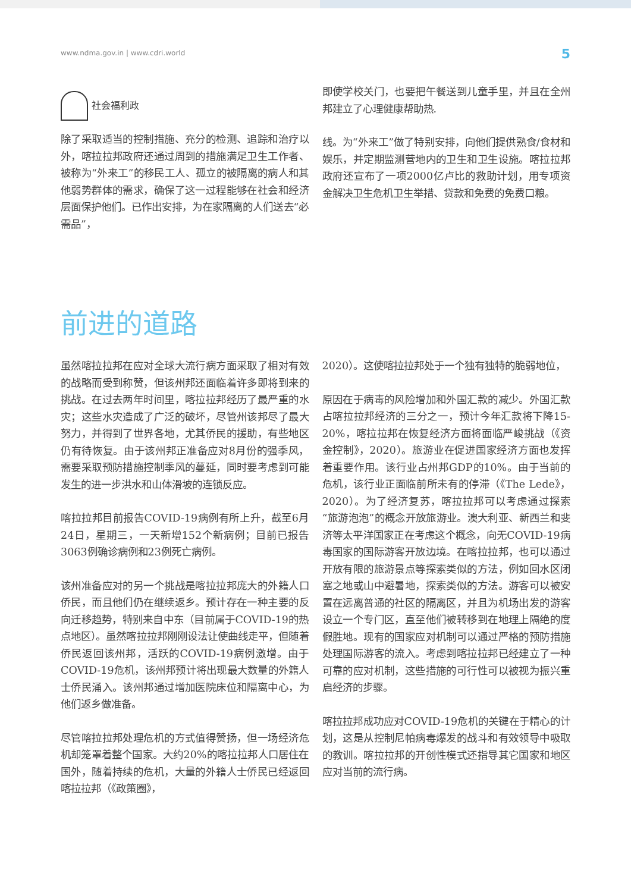www.ndma.gov.in | www.cdri.world 5
社会福利政
除了采取适当的控制措施、充分的检测、追踪和治疗以外，喀拉拉邦政府还通过周到的措施满足卫生工作者、被称为“外来工”的移民工人、孤立的被隔离的病人和其他弱势群体的需求，确保了这一过程能够在社会和经济层面保护他们。已作出安排，为在家隔离的人们送去“必需品”，
即使学校关门，也要把午餐送到儿童手里，并且在全州邦建立了心理健康帮助热.
线。为“外来工”做了特别安排，向他们提供熟食/食材和娱乐，并定期监测营地内的卫生和卫生设施。喀拉拉邦政府还宣布了一项2000亿卢比的救助计划，用专项资金解决卫生危机卫生举措、贷款和免费的免费口粮。
前进的道路
虽然喀拉拉邦在应对全球大流行病方面采取了相对有效的战略而受到称赞，但该州邦还面临着许多即将到来的挑战。在过去两年时间里，喀拉拉邦经历了最严重的水灾；这些水灾造成了广泛的破坏，尽管州该邦尽了最大努力，并得到了世界各地，尤其侨民的援助，有些地区仍有待恢复。由于该州邦正准备应对8月份的强季风，需要采取预防措施控制季风的蔓延，同时要考虑到可能发生的进一步洪水和山体滑坡的连锁反应。
喀拉拉邦目前报告COVID-19病例有所上升，截至6月24日，星期三，一天新增152个新病例；目前已报告3063例确诊病例和23例死亡病例。
该州准备应对的另一个挑战是喀拉拉邦庞大的外籍人口侨民，而且他们仍在继续返乡。预计存在一种主要的反向迁移趋势，特别来自中东（目前属于COVID-19的热点地区）。虽然喀拉拉邦刚刚设法让使曲线走平，但随着侨民返回该州邦，活跃的COVID-19病例激增。由于COVID-19危机，该州邦预计将出现最大数量的外籍人士侨民涌入。该州邦通过增加医院床位和隔离中心，为他们返乡做准备。
尽管喀拉拉邦处理危机的方式值得赞扬，但一场经济危机却笼罩着整个国家。大约20%的喀拉拉邦人口居住在国外，随着持续的危机，大量的外籍人士侨民已经返回喀拉拉邦（《政策圈》，
2020）。这使喀拉拉邦处于一个独有独特的脆弱地位，
原因在于病毒的风险增加和外国汇款的减少。外国汇款占喀拉拉邦经济的三分之一，预计今年汇款将下降15-20%，喀拉拉邦在恢复经济方面将面临严峻挑战（《资金控制》，2020）。旅游业在促进国家经济方面也发挥着重要作用。该行业占州邦GDP的10%。由于当前的危机，该行业正面临前所未有的停滞（《The Lede》，2020）。为了经济复苏，喀拉拉邦可以考虑通过探索“旅游泡泡”的概念开放旅游业。澳大利亚、新西兰和斐济等太平洋国家正在考虑这个概念，向无COVID-19病毒国家的国际游客开放边境。在喀拉拉邦，也可以通过开放有限的旅游景点等探索类似的方法，例如回水区闭塞之地或山中避暑地，探索类似的方法。游客可以被安置在远离普通的社区的隔离区，并且为机场出发的游客设立一个专门区，直至他们被转移到在地理上隔绝的度假胜地。现有的国家应对机制可以通过严格的预防措施处理国际游客的流入。考虑到喀拉拉邦已经建立了一种可靠的应对机制，这些措施的可行性可以被视为振兴重启经济的步骤。
喀拉拉邦成功应对COVID-19危机的关键在于精心的计划，这是从控制尼帕病毒爆发的战斗和有效领导中吸取的教训。喀拉拉邦的开创性模式还指导其它国家和地区应对当前的流行病。